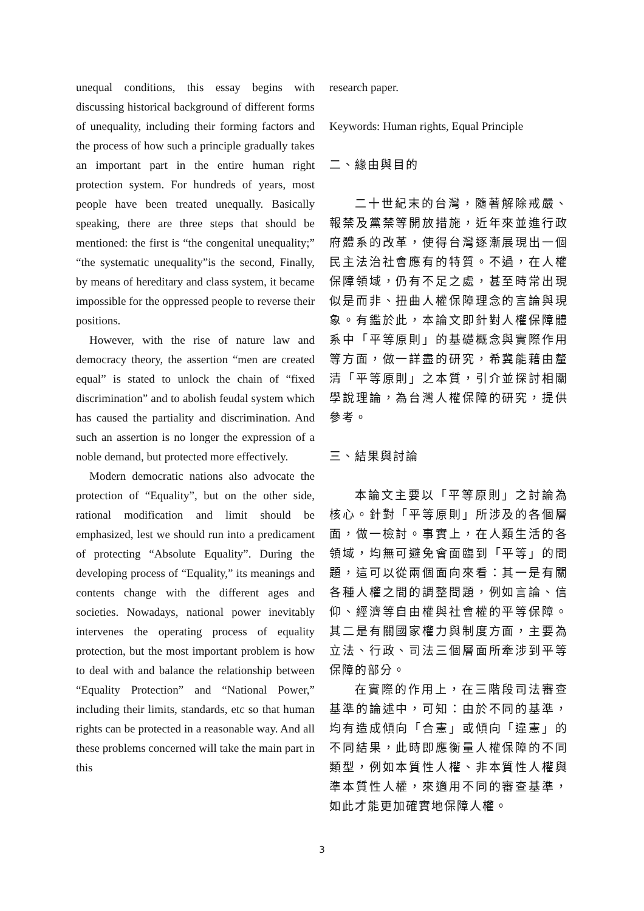unequal conditions, this essay begins with discussing historical background of different forms of unequality, including their forming factors and the process of how such a principle gradually takes an important part in the entire human right protection system. For hundreds of years, most people have been treated unequally. Basically speaking, there are three steps that should be mentioned: the first is “the congenital unequality;” “the systematic unequality”is the second, Finally, by means of hereditary and class system, it became impossible for the oppressed people to reverse their positions.
However, with the rise of nature law and democracy theory, the assertion “men are created equal” is stated to unlock the chain of “fixed discrimination” and to abolish feudal system which has caused the partiality and discrimination. And such an assertion is no longer the expression of a noble demand, but protected more effectively.
Modern democratic nations also advocate the protection of “Equality”, but on the other side, rational modification and limit should be emphasized, lest we should run into a predicament of protecting “Absolute Equality”. During the developing process of “Equality,” its meanings and contents change with the different ages and societies. Nowadays, national power inevitably intervenes the operating process of equality protection, but the most important problem is how to deal with and balance the relationship between “Equality Protection” and “National Power,” including their limits, standards, etc so that human rights can be protected in a reasonable way. And all these problems concerned will take the main part in this
research paper.
Keywords: Human rights, Equal Principle
二、緣由與目的
二十世紀末的台灣，隨著解除戒嚴、報禁及黨禁等開放措施，近年來並進行政府體系的改革，使得台灣逐漸展現出一個民主法治社會應有的特質。不過，在人權保障領域，仍有不足之處，甚至時常出現似是而非、扭曲人權保障理念的言論與現象。有鑑於此，本論文即針對人權保障體系中「平等原則」的基礎概念與實際作用等方面，做一詳盡的研究，希冀能藉由釐清「平等原則」之本質，引介並探討相關學說理論，為台灣人權保障的研究，提供參考。
三、結果與討論
本論文主要以「平等原則」之討論為核心。針對「平等原則」所涉及的各個層面，做一檢討。事實上，在人類生活的各領域，均無可避免會面臨到「平等」的問題，這可以從兩個面向來看：其一是有關各種人權之間的調整問題，例如言論、信仰、經濟等自由權與社會權的平等保障。其二是有關國家權力與制度方面，主要為立法、行政、司法三個層面所牽涉到平等保障的部分。
在實際的作用上，在三階段司法審查基準的論述中，可知：由於不同的基準，均有造成傾向「合憲」或傾向「違憲」的不同結果，此時即應衡量人權保障的不同類型，例如本質性人權、非本質性人權與準本質性人權，來適用不同的審查基準，如此才能更加確實地保障人權。
3